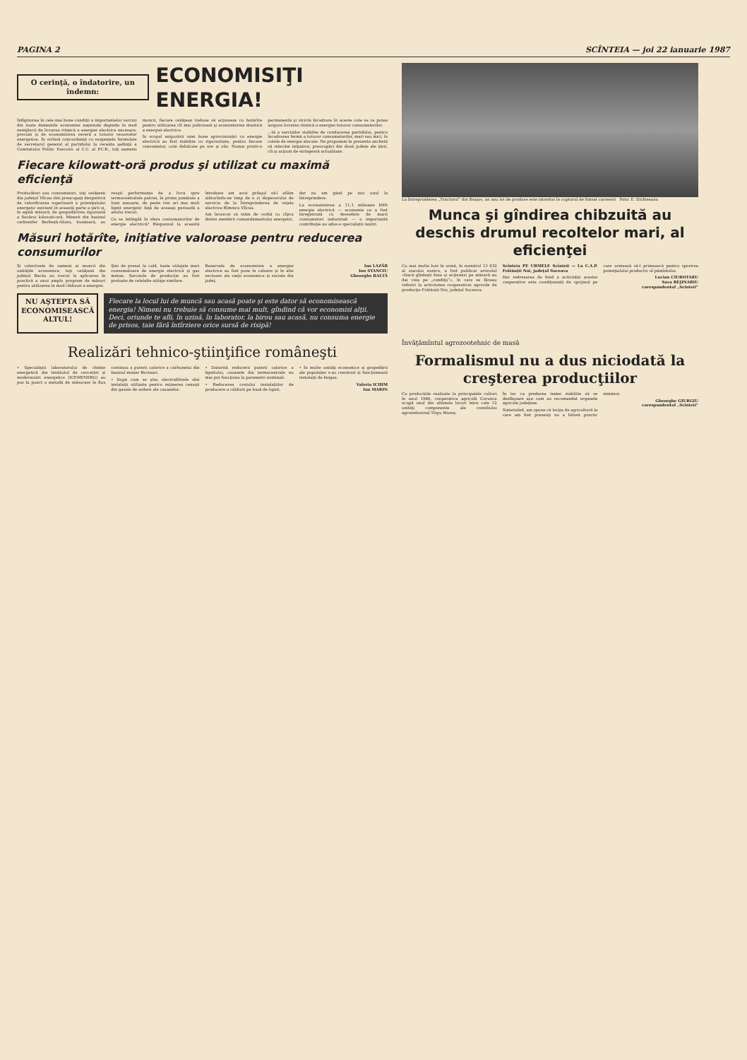PAGINA 2 SCÎNTEIA — joi 22 ianuarie 1987
O cerinţă, o îndatorire, un îndemn:
ECONOMISIŢI ENERGIA!
Înfăptuirea în cele mai bune condiţii a importantelor sarcini din toate domeniile economiei naţionale depinde în mod nemijlocit de livrarea ritmică a energiei electrice necesare, precum şi de economisirea severă a tuturor resurselor energetice. În strînsă concordanţă cu exigenţele formulate de secretarul general al partidului la recenta şedinţă a Comitetului Politic Executiv al C.C. al P.C.R., toţi oamenii muncii, fiecare cetăţean trebuie să acţioneze cu hotărîre pentru utilizarea cît mai judicioasă şi economisirea drastică a energiei electrice.
În scopul asigurării unei bune aprovizionări cu energie electrică au fost stabilite cu rigurozitate, pentru fiecare consumator, cote defalcate pe ore şi zile. Numai printr-o permanentă şi strictă încadrare în aceste cote se va putea asigura livrarea ritmică a energiei tuturor consumatorilor.
...tă a sarcinilor stabilite de conducerea partidului, pentru încadrarea fermă a tuturor consumatorilor, mari sau mici, în cotele de energie alocate. Ne propunem în prezenta anchetă să relevăm iniţiative, preocupări din două judeţe ale ţării, cît şi acţiuni de stringentă actualitate.
Fiecare kilowatt-oră produs şi utilizat cu maximă eficienţă
Producători sau consumatori, toţi cetăţenii din judeţul Vîlcea sînt preocupaţi deopotrivă de valorificarea superioară a potenţialului energetic existent în această parte a ţării şi, în egală măsură, de gospodărirea riguroasă a fiecărui kilowatt-oră. Minerii din bazinul carbonifer Berbeşti-Alunu, bunăoară, au reuşit performanţa de a livra spre termocentralele patriei, în prima jumătate a lunii ianuarie, de peste trei ori mai mult lignit energetic faţă de aceeaşi perioadă a anului trecut.
Ce se întîmplă în sfera consumatorilor de energie electrică? Răspunsul la această întrebare am avut prilejul să-l aflăm alăturîndu-ne timp de o zi dispecerului de serviciu de la Întreprinderea de reţele electrice Rîmnicu Vîlcea.
Am încercat să stăm de vorbă cu cîţiva dintre membrii comandamentului energetic, dar nu am găsit pe nici unul la întreprindere.
La economisirea a 11,1 milioane kWh energie electrică — economie ce a fost înregistrată cu deosebire de marii consumatori industriali — o importantă contribuţie au adus-o specialiştii noştri.
Măsuri hotărîte, iniţiative valoroase pentru reducerea consumurilor
Şi colectivele de oameni ai muncii din unităţile economice, toţi cetăţenii din judeţul Bacău au trecut la aplicarea în practică a unui amplu program de măsuri pentru utilizarea în mod chibzuit a energiei.
Şini de presat la cald, toate utilajele mari consumatoare de energie electrică şi gaz metan. Sarcinile de producţie au fost preluate de celelalte utilaje similare.
Rezervele de economisire a energiei electrice au fost puse în valoare şi în alte sectoare ale vieţii economice şi sociale din judeţ.
Ion LAZĂR
Ion STANCIU
Gheorghe BALTĂ
NU AŞTEPTA SĂ ECONOMISEASCĂ ALTUL!
Fiecare la locul lui de muncă sau acasă poate şi este dator să economisească energia! Nimeni nu trebuie să consume mai mult, gîndind că vor economisi alţii. Deci, oriunde te afli, în uzină, în laborator, la birou sau acasă, nu consuma energie de prisos, taie fără întîrziere orice sursă de risipă!
La Întreprinderea „Tractorul” din Braşov, un nou lot de produse este introdus în cuptorul de finisat caroserii Foto: E. Dichiseanu
Munca şi gîndirea chibzuită au deschis drumul recoltelor mari, al eficienţei
Cu mai multe luni în urmă, în numărul 13 632 al ziarului nostru, a fost publicat articolul «Dacă gîndeşti bine şi acţionezi pe măsură nu dai vina pe „condiţii”», în care se făceau referiri la activitatea cooperativei agricole de producţie Frătăuţii Noi, judeţul Suceava.
Scînteia PE URMELE Scînteii — La C.A.P. Frătăuţii Noi, judeţul Suceava
Dar redresarea de fond a activităţii acestei cooperative este condiţionată de sprijinul pe care urmează să-l primească pentru sporirea potenţialului productiv al pămîntului.
Lucian CIUBOTARU
Sava BEJINARIU
corespondentul „Scînteii”
Realizări tehnico-ştiinţifice româneşti
• Specialiştii laboratorului de chimie energetică din Institutul de cercetări şi modernizări energetice (ICEMENERG) au pus la punct o metodă de măsurare în flux continuu a puterii calorice a cărbunelui din bazinul minier Rovinari.
• După cum se ştie, electrofiltrele sînt instalaţii utilizate pentru reţinerea cenuşii din gazele de ardere ale cazanelor.
• Datorită reducerii puterii calorice a lignitului, cazanele din termocentrale nu mai pot funcţiona la parametri nominali.
• Reducerea costului instalaţiilor de producere a căldurii pe bază de lignit.
• În multe unităţi economice şi gospodării ale populaţiei s-au construit şi funcţionează instalaţii de biogaz.
Valeria ICHIM
Ion MARIN
Învăţămîntul agrozootehnic de masă
Formalismul nu a dus niciodată la creşterea producţiilor
Cu producţiile realizate la principalele culturi în anul 1986, cooperativa agricolă Corunca ocupă unul din ultimele locuri între cele 12 unităţi componente ale consiliului agroindustrial Tîrgu Mureş.
În loc ca predarea temei stabilite să se desfăşoare aşa cum au recomandat organele agricole judeţene.
Sintetizînd, am spune că lecţia de agricultură la care am fost prezenţi nu a folosit practic nimănui.
Gheorghe GIURGIU
corespondentul „Scînteii”